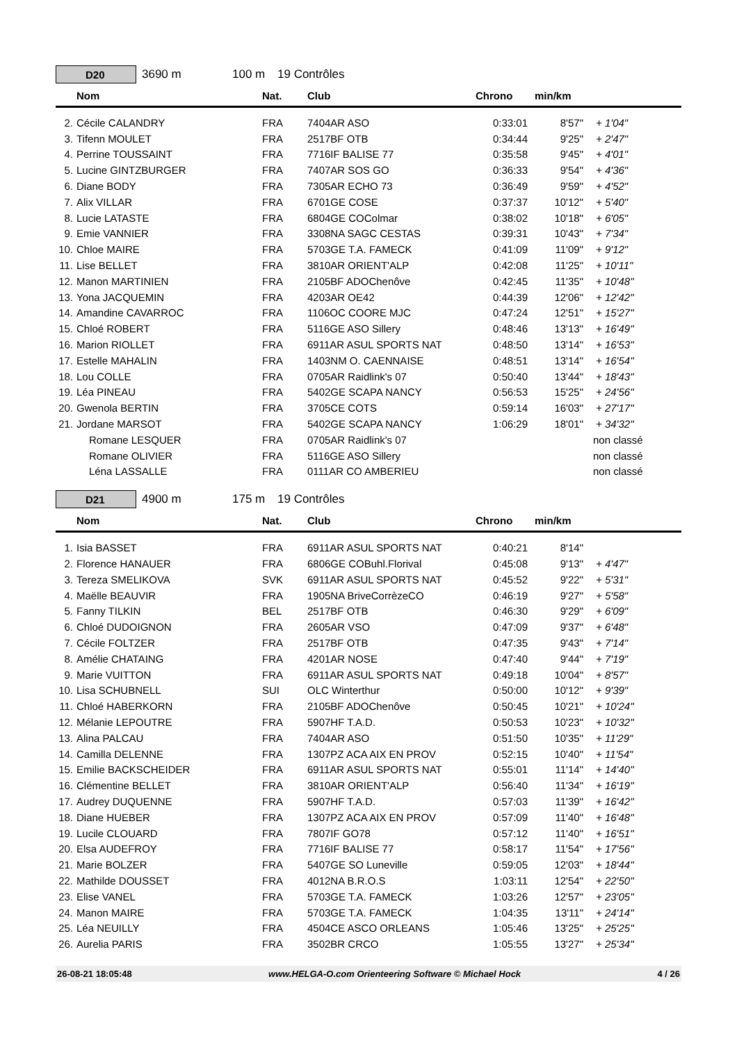D20
3690 m 100 m 19 Contrôles
| | Nom | Nat. | Club | Chrono | min/km | |
| --- | --- | --- | --- | --- | --- | --- |
| 2. | Cécile CALANDRY | FRA | 7404AR ASO | 0:33:01 | 8'57" | + 1'04" |
| 3. | Tifenn MOULET | FRA | 2517BF OTB | 0:34:44 | 9'25" | + 2'47" |
| 4. | Perrine TOUSSAINT | FRA | 7716IF BALISE 77 | 0:35:58 | 9'45" | + 4'01" |
| 5. | Lucine GINTZBURGER | FRA | 7407AR SOS GO | 0:36:33 | 9'54" | + 4'36" |
| 6. | Diane BODY | FRA | 7305AR ECHO 73 | 0:36:49 | 9'59" | + 4'52" |
| 7. | Alix VILLAR | FRA | 6701GE COSE | 0:37:37 | 10'12" | + 5'40" |
| 8. | Lucie LATASTE | FRA | 6804GE COColmar | 0:38:02 | 10'18" | + 6'05" |
| 9. | Emie VANNIER | FRA | 3308NA SAGC CESTAS | 0:39:31 | 10'43" | + 7'34" |
| 10. | Chloe MAIRE | FRA | 5703GE T.A. FAMECK | 0:41:09 | 11'09" | + 9'12" |
| 11. | Lise BELLET | FRA | 3810AR ORIENT'ALP | 0:42:08 | 11'25" | + 10'11" |
| 12. | Manon MARTINIEN | FRA | 2105BF ADOChenôve | 0:42:45 | 11'35" | + 10'48" |
| 13. | Yona JACQUEMIN | FRA | 4203AR OE42 | 0:44:39 | 12'06" | + 12'42" |
| 14. | Amandine CAVARROC | FRA | 1106OC COORE MJC | 0:47:24 | 12'51" | + 15'27" |
| 15. | Chloé ROBERT | FRA | 5116GE ASO Sillery | 0:48:46 | 13'13" | + 16'49" |
| 16. | Marion RIOLLET | FRA | 6911AR ASUL SPORTS NAT | 0:48:50 | 13'14" | + 16'53" |
| 17. | Estelle MAHALIN | FRA | 1403NM O. CAENNAISE | 0:48:51 | 13'14" | + 16'54" |
| 18. | Lou COLLE | FRA | 0705AR Raidlink's 07 | 0:50:40 | 13'44" | + 18'43" |
| 19. | Léa PINEAU | FRA | 5402GE SCAPA NANCY | 0:56:53 | 15'25" | + 24'56" |
| 20. | Gwenola BERTIN | FRA | 3705CE COTS | 0:59:14 | 16'03" | + 27'17" |
| 21. | Jordane MARSOT | FRA | 5402GE SCAPA NANCY | 1:06:29 | 18'01" | + 34'32" |
| | Romane LESQUER | FRA | 0705AR Raidlink's 07 | | | non classé |
| | Romane OLIVIER | FRA | 5116GE ASO Sillery | | | non classé |
| | Léna LASSALLE | FRA | 0111AR CO AMBERIEU | | | non classé |
D21
4900 m 175 m 19 Contrôles
| | Nom | Nat. | Club | Chrono | min/km | |
| --- | --- | --- | --- | --- | --- | --- |
| 1. | Isia BASSET | FRA | 6911AR ASUL SPORTS NAT | 0:40:21 | 8'14" | |
| 2. | Florence HANAUER | FRA | 6806GE COBuhl.Florival | 0:45:08 | 9'13" | + 4'47" |
| 3. | Tereza SMELIKOVA | SVK | 6911AR ASUL SPORTS NAT | 0:45:52 | 9'22" | + 5'31" |
| 4. | Maëlle BEAUVIR | FRA | 1905NA BriveCorrèzeCO | 0:46:19 | 9'27" | + 5'58" |
| 5. | Fanny TILKIN | BEL | 2517BF OTB | 0:46:30 | 9'29" | + 6'09" |
| 6. | Chloé DUDOIGNON | FRA | 2605AR VSO | 0:47:09 | 9'37" | + 6'48" |
| 7. | Cécile FOLTZER | FRA | 2517BF OTB | 0:47:35 | 9'43" | + 7'14" |
| 8. | Amélie CHATAING | FRA | 4201AR NOSE | 0:47:40 | 9'44" | + 7'19" |
| 9. | Marie VUITTON | FRA | 6911AR ASUL SPORTS NAT | 0:49:18 | 10'04" | + 8'57" |
| 10. | Lisa SCHUBNELL | SUI | OLC Winterthur | 0:50:00 | 10'12" | + 9'39" |
| 11. | Chloé HABERKORN | FRA | 2105BF ADOChenôve | 0:50:45 | 10'21" | + 10'24" |
| 12. | Mélanie LEPOUTRE | FRA | 5907HF T.A.D. | 0:50:53 | 10'23" | + 10'32" |
| 13. | Alina PALCAU | FRA | 7404AR ASO | 0:51:50 | 10'35" | + 11'29" |
| 14. | Camilla DELENNE | FRA | 1307PZ ACA AIX EN PROV | 0:52:15 | 10'40" | + 11'54" |
| 15. | Emilie BACKSCHEIDER | FRA | 6911AR ASUL SPORTS NAT | 0:55:01 | 11'14" | + 14'40" |
| 16. | Clémentine BELLET | FRA | 3810AR ORIENT'ALP | 0:56:40 | 11'34" | + 16'19" |
| 17. | Audrey DUQUENNE | FRA | 5907HF T.A.D. | 0:57:03 | 11'39" | + 16'42" |
| 18. | Diane HUEBER | FRA | 1307PZ ACA AIX EN PROV | 0:57:09 | 11'40" | + 16'48" |
| 19. | Lucile CLOUARD | FRA | 7807IF GO78 | 0:57:12 | 11'40" | + 16'51" |
| 20. | Elsa AUDEFROY | FRA | 7716IF BALISE 77 | 0:58:17 | 11'54" | + 17'56" |
| 21. | Marie BOLZER | FRA | 5407GE SO Luneville | 0:59:05 | 12'03" | + 18'44" |
| 22. | Mathilde DOUSSET | FRA | 4012NA B.R.O.S | 1:03:11 | 12'54" | + 22'50" |
| 23. | Elise VANEL | FRA | 5703GE T.A. FAMECK | 1:03:26 | 12'57" | + 23'05" |
| 24. | Manon MAIRE | FRA | 5703GE T.A. FAMECK | 1:04:35 | 13'11" | + 24'14" |
| 25. | Léa NEUILLY | FRA | 4504CE ASCO ORLEANS | 1:05:46 | 13'25" | + 25'25" |
| 26. | Aurelia PARIS | FRA | 3502BR CRCO | 1:05:55 | 13'27" | + 25'34" |
26-08-21 18:05:48 www.HELGA-O.com Orienteering Software © Michael Hock 4 / 26